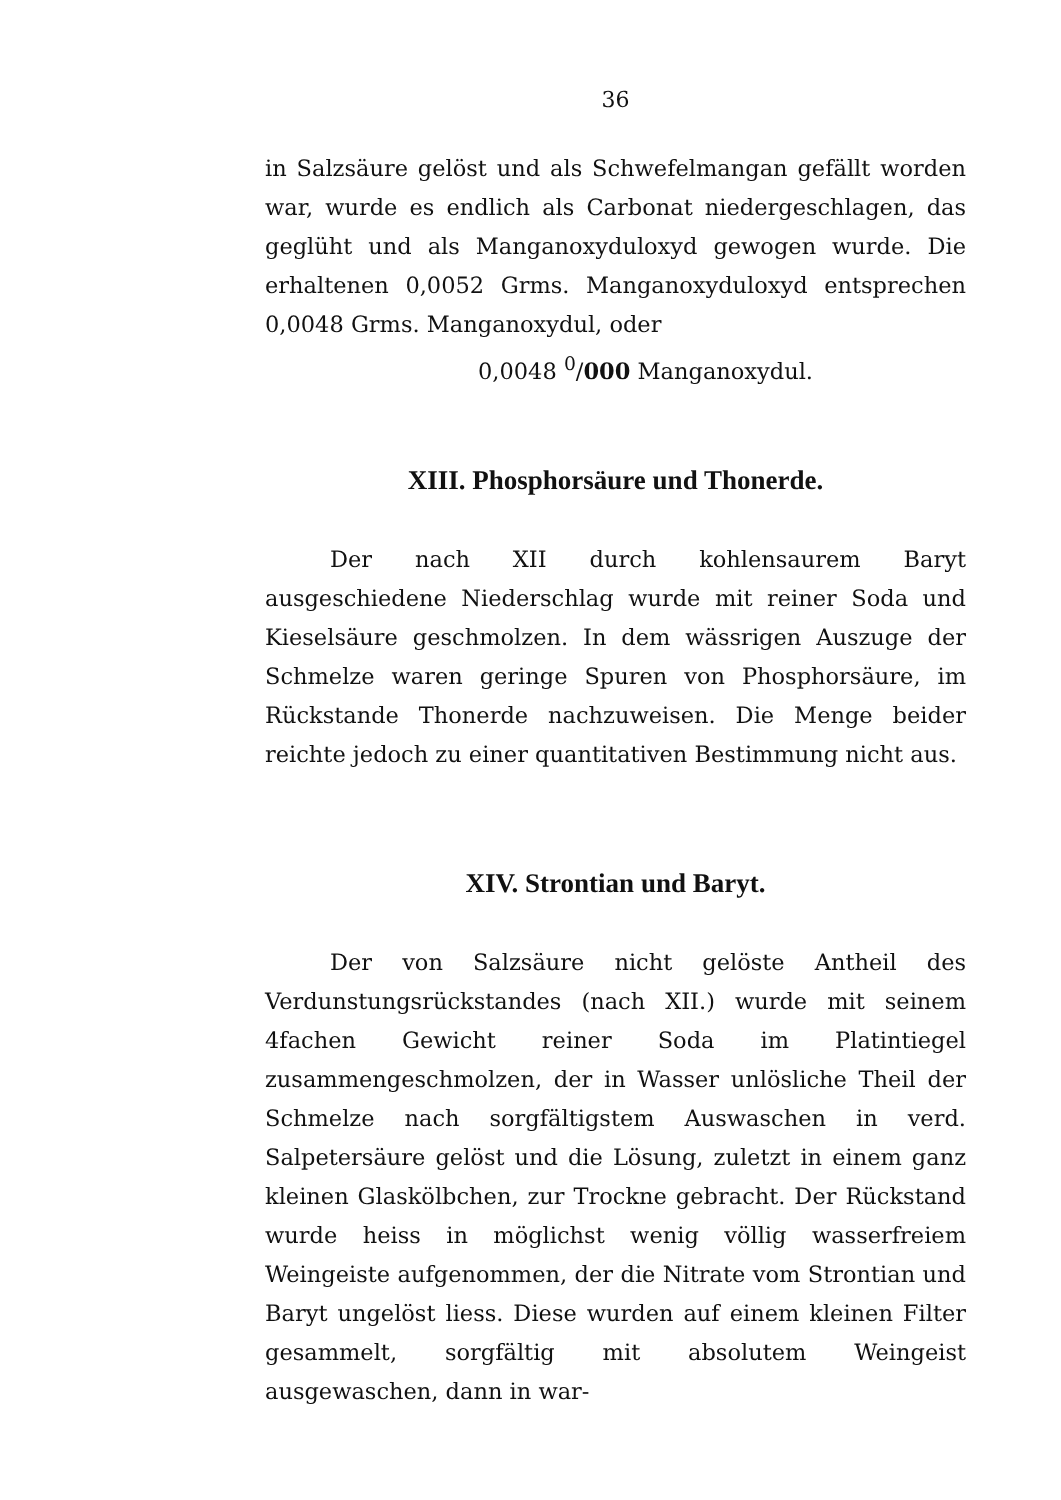36
in Salzsäure gelöst und als Schwefelmangan gefällt worden war, wurde es endlich als Carbonat niedergeschlagen, das geglüht und als Manganoxyduloxyd gewogen wurde. Die erhaltenen 0,0052 Grms. Manganoxyduloxyd entsprechen 0,0048 Grms. Manganoxydul, oder
0,0048 <sup>0</sup>/000 Manganoxydul.
XIII. Phosphorsäure und Thonerde.
Der nach XII durch kohlensaurem Baryt ausgeschiedene Niederschlag wurde mit reiner Soda und Kieselsäure geschmolzen. In dem wässrigen Auszuge der Schmelze waren geringe Spuren von Phosphorsäure, im Rückstande Thonerde nachzuweisen. Die Menge beider reichte jedoch zu einer quantitativen Bestimmung nicht aus.
XIV. Strontian und Baryt.
Der von Salzsäure nicht gelöste Antheil des Verdunstungsrückstandes (nach XII.) wurde mit seinem 4fachen Gewicht reiner Soda im Platintiegel zusammengeschmolzen, der in Wasser unlösliche Theil der Schmelze nach sorgfältigstem Auswaschen in verd. Salpetersäure gelöst und die Lösung, zuletzt in einem ganz kleinen Glaskölbchen, zur Trockne gebracht. Der Rückstand wurde heiss in möglichst wenig völlig wasserfreiem Weingeiste aufgenommen, der die Nitrate vom Strontian und Baryt ungelöst liess. Diese wurden auf einem kleinen Filter gesammelt, sorgfältig mit absolutem Weingeist ausgewaschen, dann in war-